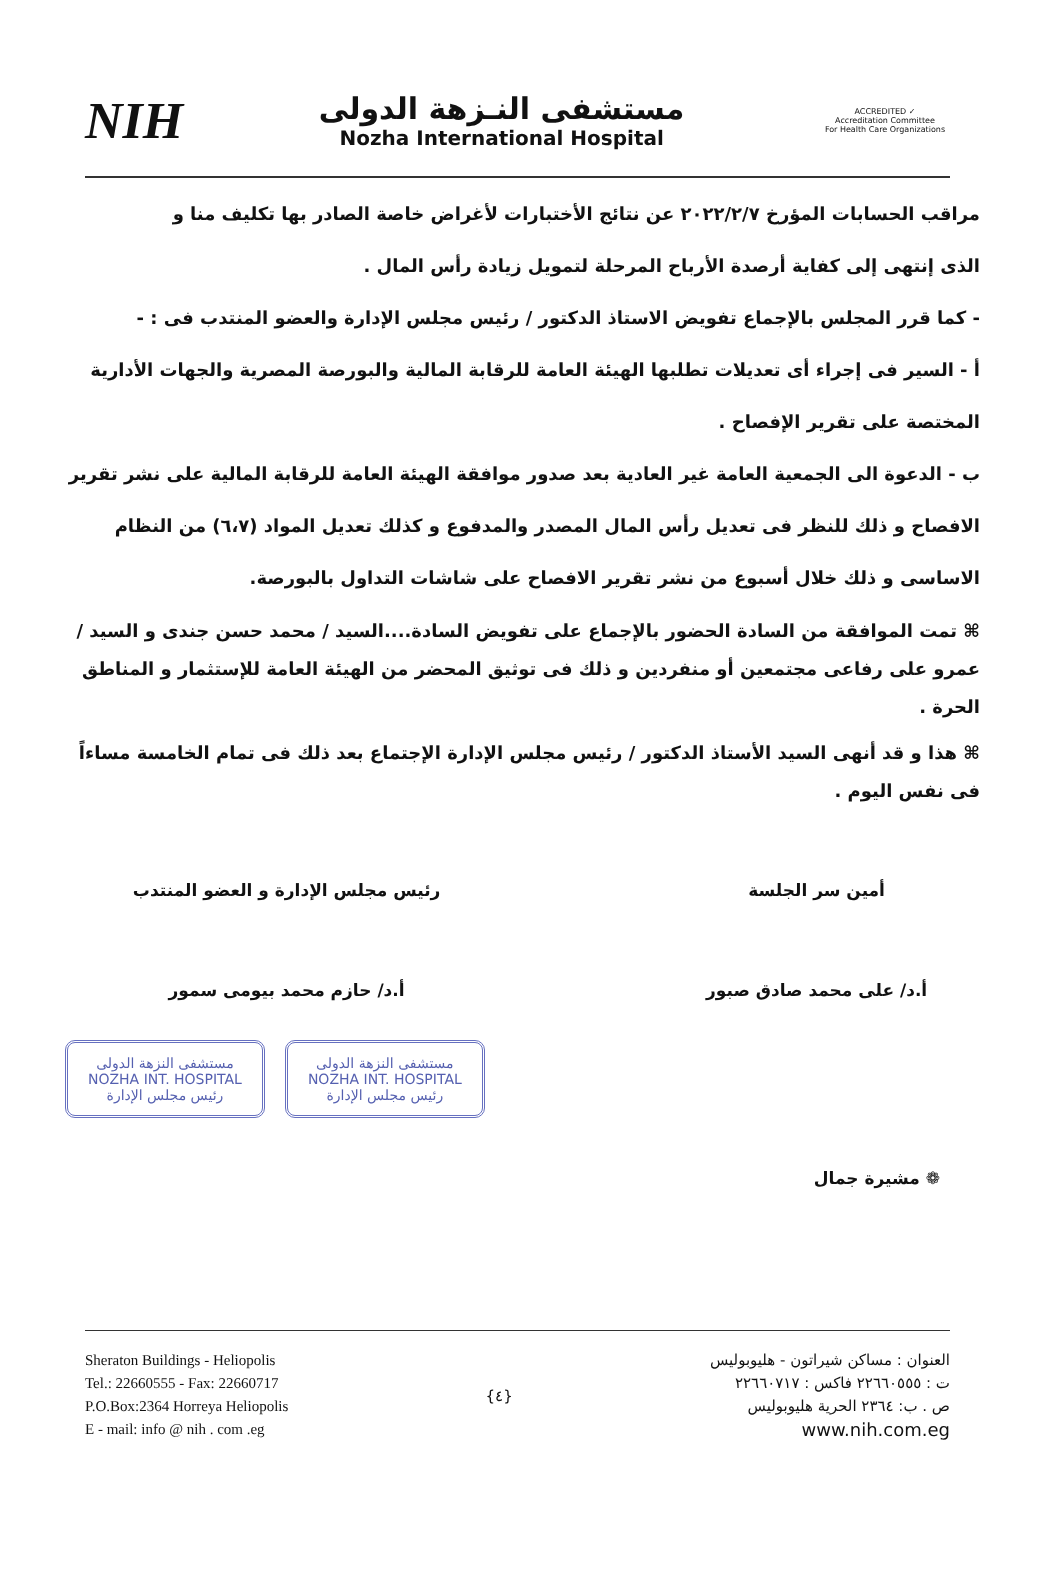NIH
مستشفى النـزهة الدولى
Nozha International Hospital
ACCREDITED ✓
Accreditation Committee
For Health Care Organizations
مراقب الحسابات المؤرخ ٢٠٢٢/٢/٧ عن نتائج الأختبارات لأغراض خاصة الصادر بها تكليف منا و
الذى إنتهى إلى كفاية أرصدة الأرباح المرحلة لتمويل زيادة رأس المال .
- كما قرر المجلس بالإجماع تفويض الاستاذ الدكتور / رئيس مجلس الإدارة والعضو المنتدب فى : -
أ - السير فى إجراء أى تعديلات تطلبها الهيئة العامة للرقابة المالية والبورصة المصرية والجهات الأدارية المختصة على تقرير الإفصاح .
ب - الدعوة الى الجمعية العامة غير العادية بعد صدور موافقة الهيئة العامة للرقابة المالية على نشر تقرير الافصاح و ذلك للنظر فى تعديل رأس المال المصدر والمدفوع و كذلك تعديل المواد (٦،٧) من النظام الاساسى و ذلك خلال أسبوع من نشر تقرير الافصاح على شاشات التداول بالبورصة.
⌘ تمت الموافقة من السادة الحضور بالإجماع على تفويض السادة....السيد / محمد حسن جندى و السيد / عمرو على رفاعى مجتمعين أو منفردين و ذلك فى توثيق المحضر من الهيئة العامة للإستثمار و المناطق الحرة .
⌘ هذا و قد أنهى السيد الأستاذ الدكتور / رئيس مجلس الإدارة الإجتماع بعد ذلك فى تمام الخامسة مساءاً فى نفس اليوم .
أمين سر الجلسة
أ.د/ على محمد صادق صبور
رئيس مجلس الإدارة و العضو المنتدب
أ.د/ حازم محمد بيومى سمور
مستشفى النزهة الدولى
NOZHA INT. HOSPITAL
رئيس مجلس الإدارة
مستشفى النزهة الدولى
NOZHA INT. HOSPITAL
رئيس مجلس الإدارة
❁ مشيرة جمال
Sheraton Buildings - Heliopolis
Tel.: 22660555 - Fax: 22660717
P.O.Box:2364 Horreya Heliopolis
E - mail: info @ nih . com .eg
{٤}
العنوان : مساكن شيراتون - هليوبوليس
ت : ٢٢٦٦٠٥٥٥ فاكس : ٢٢٦٦٠٧١٧
ص . ب: ٢٣٦٤ الحرية هليوبوليس
www.nih.com.eg